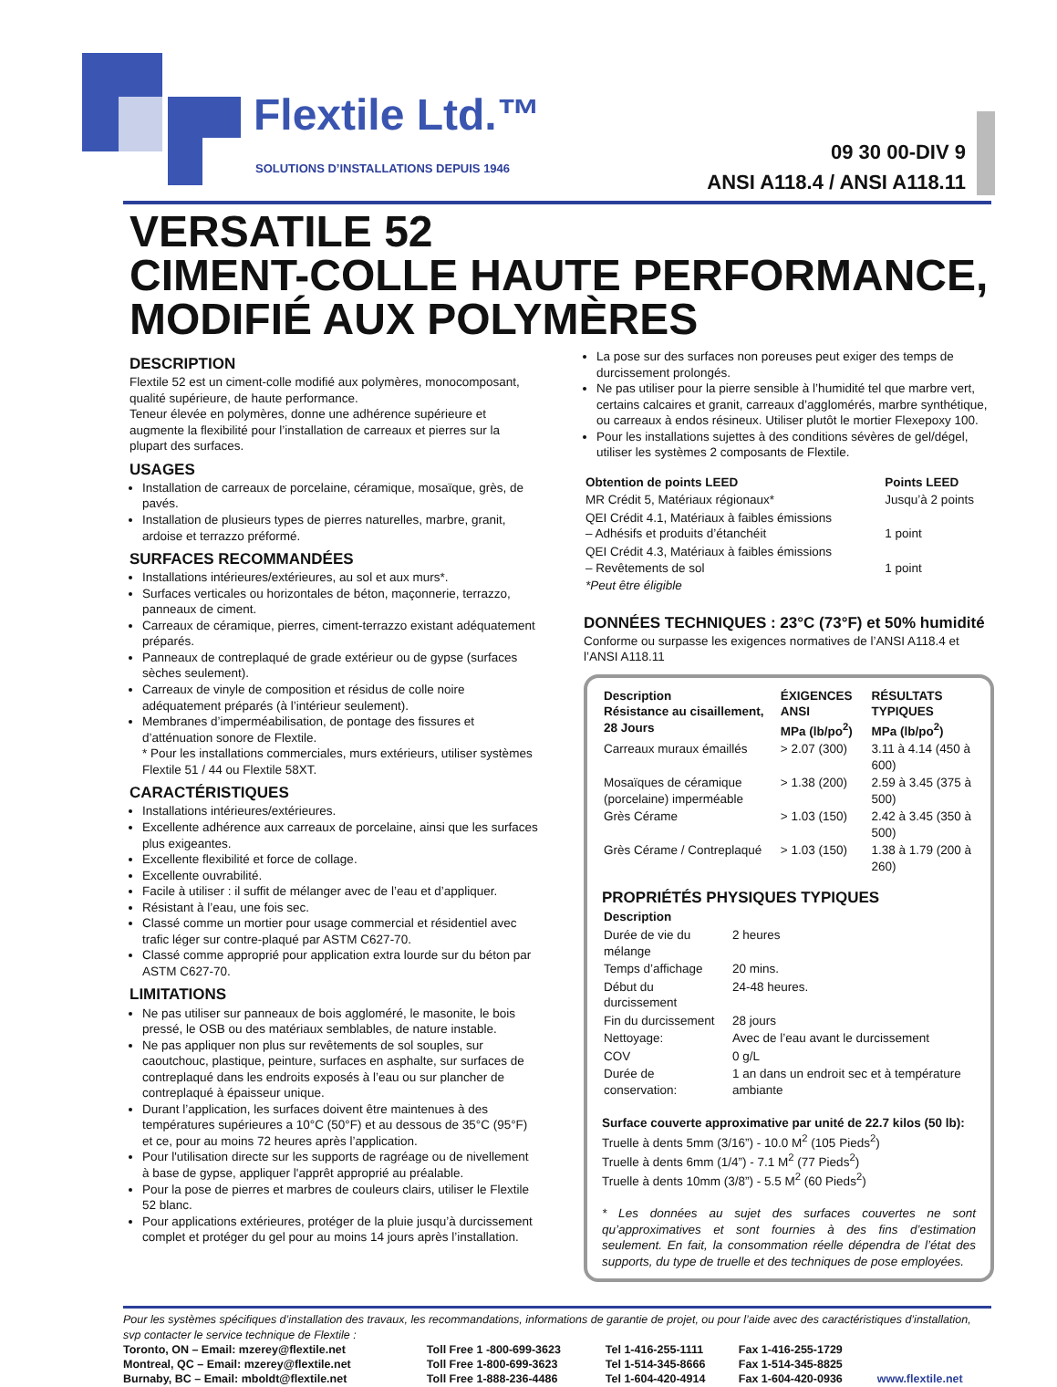Flextile Ltd.™
SOLUTIONS D’INSTALLATIONS DEPUIS 1946
09 30 00-DIV 9
ANSI A118.4 / ANSI A118.11
VERSATILE 52
CIMENT-COLLE HAUTE PERFORMANCE,
MODIFIÉ AUX POLYMÈRES
DESCRIPTION
Flextile 52 est un ciment-colle modifié aux polymères, monocomposant, qualité supérieure, de haute performance.
Teneur élevée en polymères, donne une adhérence supérieure et augmente la flexibilité pour l’installation de carreaux et pierres sur la plupart des surfaces.
USAGES
Installation de carreaux de porcelaine, céramique, mosaïque, grès, de pavés.
Installation de plusieurs types de pierres naturelles, marbre, granit, ardoise et terrazzo préformé.
SURFACES RECOMMANDÉES
Installations intérieures/extérieures, au sol et aux murs*.
Surfaces verticales ou horizontales de béton, maçonnerie, terrazzo, panneaux de ciment.
Carreaux de céramique, pierres, ciment-terrazzo existant adéquatement préparés.
Panneaux de contreplaqué de grade extérieur ou de gypse (surfaces sèches seulement).
Carreaux de vinyle de composition et résidus de colle noire adéquatement préparés (à l’intérieur seulement).
Membranes d’imperméabilisation, de pontage des fissures et d’atténuation sonore de Flextile.
* Pour les installations commerciales, murs extérieurs, utiliser systèmes Flextile 51 / 44 ou Flextile 58XT.
CARACTÉRISTIQUES
Installations intérieures/extérieures.
Excellente adhérence aux carreaux de porcelaine, ainsi que les surfaces plus exigeantes.
Excellente flexibilité et force de collage.
Excellente ouvrabilité.
Facile à utiliser : il suffit de mélanger avec de l’eau et d’appliquer.
Résistant à l’eau, une fois sec.
Classé comme un mortier pour usage commercial et résidentiel avec trafic léger sur contre-plaqué par ASTM C627-70.
Classé comme approprié pour application extra lourde sur du béton par ASTM C627-70.
LIMITATIONS
Ne pas utiliser sur panneaux de bois aggloméré, le masonite, le bois pressé, le OSB ou des matériaux semblables, de nature instable.
Ne pas appliquer non plus sur revêtements de sol souples, sur caoutchouc, plastique, peinture, surfaces en asphalte, sur surfaces de contreplaqué dans les endroits exposés à l’eau ou sur plancher de contreplaqué à épaisseur unique.
Durant l’application, les surfaces doivent être maintenues à des températures supérieures a 10°C (50°F) et au dessous de 35°C (95°F) et ce, pour au moins 72 heures après l’application.
Pour l'utilisation directe sur les supports de ragréage ou de nivellement à base de gypse, appliquer l'apprêt approprié au préalable.
Pour la pose de pierres et marbres de couleurs clairs, utiliser le Flextile 52 blanc.
Pour applications extérieures, protéger de la pluie jusqu’à durcissement complet et protéger du gel pour au moins 14 jours après l’installation.
La pose sur des surfaces non poreuses peut exiger des temps de durcissement prolongés.
Ne pas utiliser pour la pierre sensible à l’humidité tel que marbre vert, certains calcaires et granit, carreaux d’agglomérés, marbre synthétique, ou carreaux à endos résineux. Utiliser plutôt le mortier Flexepoxy 100.
Pour les installations sujettes à des conditions sévères de gel/dégel, utiliser les systèmes 2 composants de Flextile.
| Obtention de points LEED | Points LEED |
| --- | --- |
| MR Crédit 5, Matériaux régionaux* | Jusqu’à 2 points |
| QEI Crédit 4.1, Matériaux à faibles émissions – Adhésifs et produits d’étanchéit | 1 point |
| QEI Crédit 4.3, Matériaux à faibles émissions – Revêtements de sol | 1 point |
| *Peut être éligible | |
DONNÉES TECHNIQUES : 23°C (73°F) et 50% humidité
Conforme ou surpasse les exigences normatives de l’ANSI A118.4 et l’ANSI A118.11
| Description Résistance au cisaillement, 28 Jours | ÉXIGENCES ANSI MPa (lb/po<sup>2</sup>) | RÉSULTATS TYPIQUES MPa (lb/po<sup>2</sup>) |
| --- | --- | --- |
| Carreaux muraux émaillés | > 2.07 (300) | 3.11 à 4.14 (450 à 600) |
| Mosaïques de céramique (porcelaine) imperméable | > 1.38 (200) | 2.59 à 3.45 (375 à 500) |
| Grès Cérame | > 1.03 (150) | 2.42 à 3.45 (350 à 500) |
| Grès Cérame / Contreplaqué | > 1.03 (150) | 1.38 à 1.79 (200 à 260) |
PROPRIÉTÉS PHYSIQUES TYPIQUES
| Description | |
| --- | --- |
| Durée de vie du mélange | 2 heures |
| Temps d’affichage | 20 mins. |
| Début du durcissement | 24-48 heures. |
| Fin du durcissement | 28 jours |
| Nettoyage: | Avec de l’eau avant le durcissement |
| COV | 0 g/L |
| Durée de conservation: | 1 an dans un endroit sec et à température ambiante |
Surface couverte approximative par unité de 22.7 kilos (50 lb):
Truelle à dents 5mm (3/16”) - 10.0 M<sup>2</sup> (105 Pieds<sup>2</sup>)
Truelle à dents 6mm (1/4”) - 7.1 M<sup>2</sup> (77 Pieds<sup>2</sup>)
Truelle à dents 10mm (3/8”) - 5.5 M<sup>2</sup> (60 Pieds<sup>2</sup>)
* Les données au sujet des surfaces couvertes ne sont qu’approximatives et sont fournies à des fins d’estimation seulement. En fait, la consommation réelle dépendra de l’état des supports, du type de truelle et des techniques de pose employées.
Pour les systèmes spécifiques d’installation des travaux, les recommandations, informations de garantie de projet, ou pour l’aide avec des caractéristiques d’installation, svp contacter le service technique de Flextile :
| Toronto, ON – Email: mzerey@flextile.net | Toll Free 1 -800-699-3623 | Tel 1-416-255-1111 | Fax 1-416-255-1729 | |
| Montreal, QC – Email: mzerey@flextile.net | Toll Free 1-800-699-3623 | Tel 1-514-345-8666 | Fax 1-514-345-8825 | |
| Burnaby, BC – Email: mboldt@flextile.net | Toll Free 1-888-236-4486 | Tel 1-604-420-4914 | Fax 1-604-420-0936 | www.flextile.net |